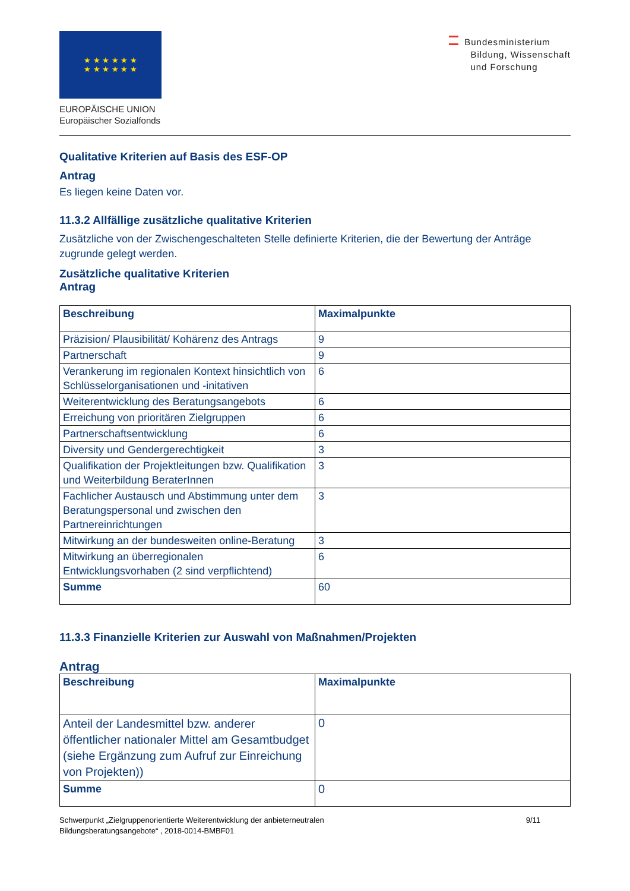★ ★ ★ ★ ★ ★
★ ★ ★ ★ ★ ★
EUROPÄISCHE UNION
Europäischer Sozialfonds
Bundesministerium
Bildung, Wissenschaft
und Forschung
Qualitative Kriterien auf Basis des ESF-OP
Antrag
Es liegen keine Daten vor.
11.3.2 Allfällige zusätzliche qualitative Kriterien
Zusätzliche von der Zwischengeschalteten Stelle definierte Kriterien, die der Bewertung der Anträge zugrunde gelegt werden.
Zusätzliche qualitative Kriterien
Antrag
| Beschreibung | Maximalpunkte |
| --- | --- |
| Präzision/ Plausibilität/ Kohärenz des Antrags | 9 |
| Partnerschaft | 9 |
| Verankerung im regionalen Kontext hinsichtlich von Schlüsselorganisationen und -initativen | 6 |
| Weiterentwicklung des Beratungsangebots | 6 |
| Erreichung von prioritären Zielgruppen | 6 |
| Partnerschaftsentwicklung | 6 |
| Diversity und Gendergerechtigkeit | 3 |
| Qualifikation der Projektleitungen bzw. Qualifikation und Weiterbildung BeraterInnen | 3 |
| Fachlicher Austausch und Abstimmung unter dem Beratungspersonal und zwischen den Partnereinrichtungen | 3 |
| Mitwirkung an der bundesweiten online-Beratung | 3 |
| Mitwirkung an überregionalen Entwicklungsvorhaben (2 sind verpflichtend) | 6 |
| Summe | 60 |
11.3.3 Finanzielle Kriterien zur Auswahl von Maßnahmen/Projekten
Antrag
| Beschreibung | Maximalpunkte |
| --- | --- |
| Anteil der Landesmittel bzw. anderer öffentlicher nationaler Mittel am Gesamtbudget (siehe Ergänzung zum Aufruf zur Einreichung von Projekten)) | 0 |
| Summe | 0 |
Schwerpunkt „Zielgruppenorientierte Weiterentwicklung der anbieterneutralen
Bildungsberatungsangebote“ , 2018-0014-BMBF01
9/11